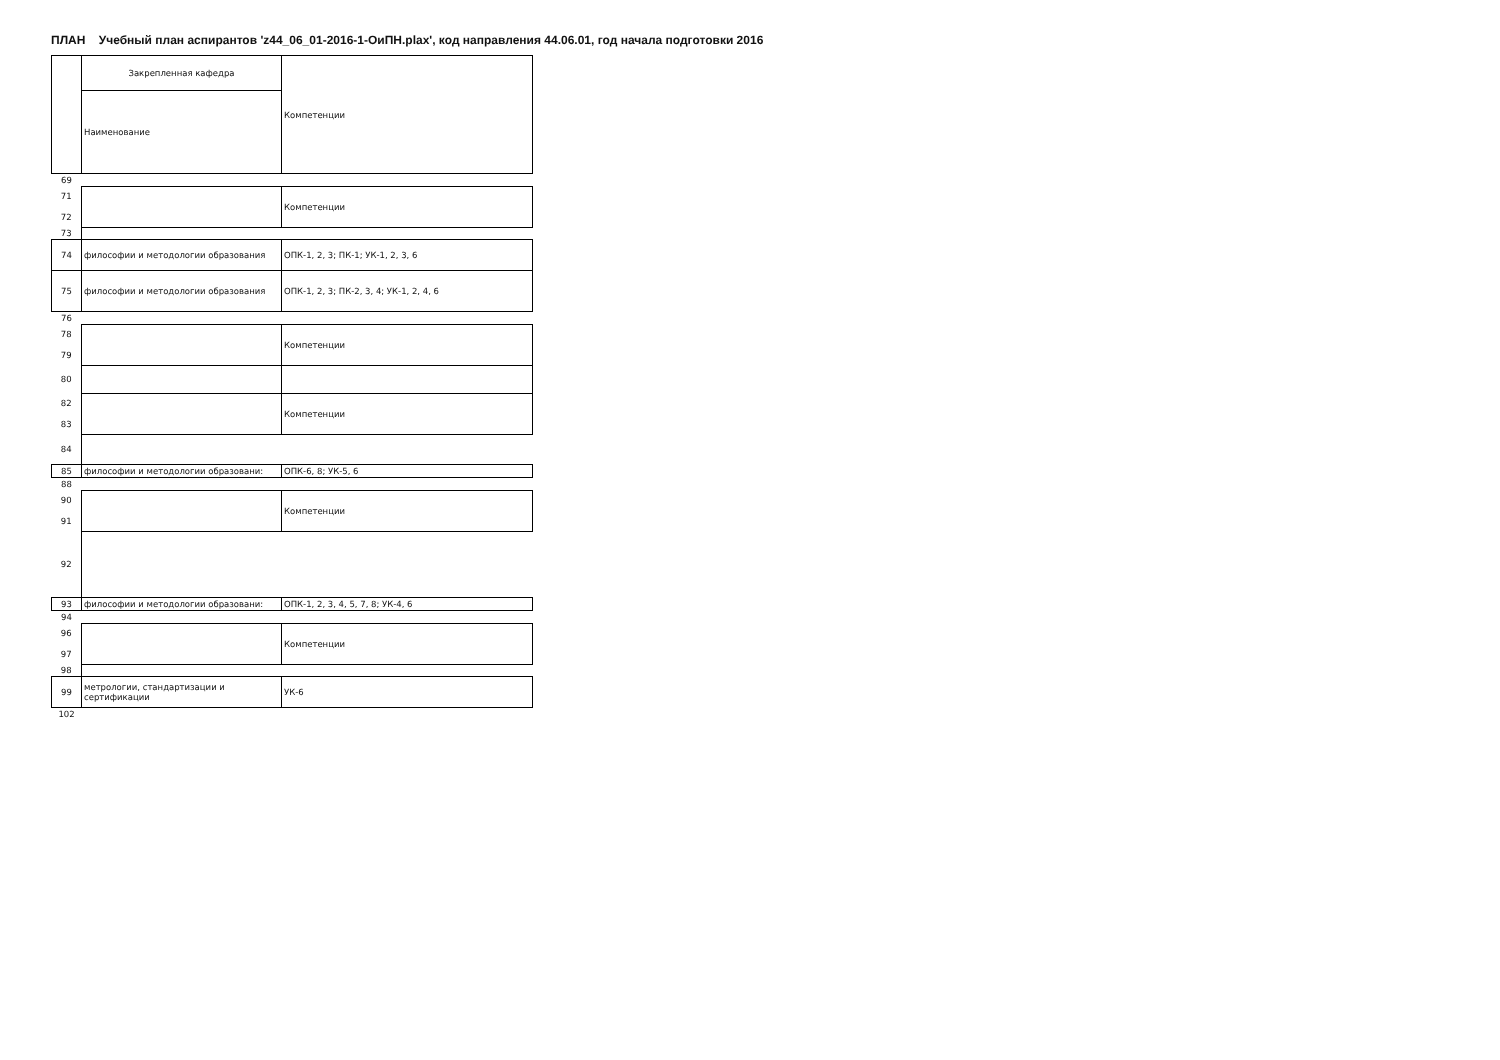ПЛАН Учебный план аспирантов 'z44_06_01-2016-1-ОиПН.plax', код направления 44.06.01, год начала подготовки 2016
| | Закрепленная кафедра | Компетенции |
| | Наименование | |
| 69 | | |
| 71 | | Компетенции |
| 72 | | |
| 73 | | |
| 74 | философии и методологии образования | ОПК-1, 2, 3; ПК-1; УК-1, 2, 3, 6 |
| 75 | философии и методологии образования | ОПК-1, 2, 3; ПК-2, 3, 4; УК-1, 2, 4, 6 |
| 76 | | |
| 78 | | Компетенции |
| 79 | | |
| 80 | | |
| 82 | | Компетенции |
| 83 | | |
| 84 | | |
| 85 | философии и методологии образовани: | ОПК-6, 8; УК-5, 6 |
| 88 | | |
| 90 | | Компетенции |
| 91 | | |
| 92 | | |
| 93 | философии и методологии образовани: | ОПК-1, 2, 3, 4, 5, 7, 8; УК-4, 6 |
| 94 | | |
| 96 | | Компетенции |
| 97 | | |
| 98 | | |
| 99 | метрологии, стандартизации и сертификации | УК-6 |
| 102 | | |